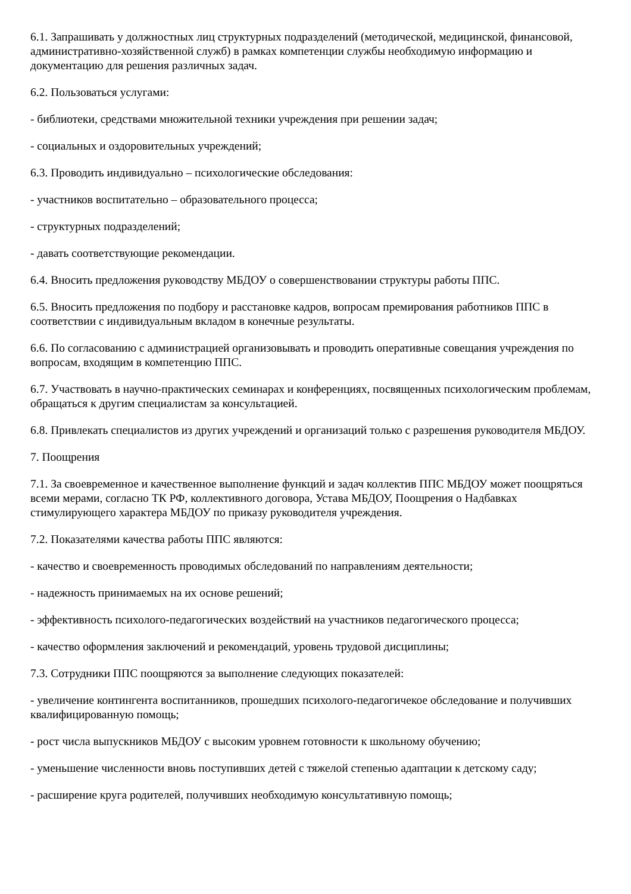6.1. Запрашивать у должностных лиц структурных подразделений (методической, медицинской, финансовой, административно-хозяйственной служб) в рамках компетенции службы необходимую информацию и документацию для решения различных задач.
6.2. Пользоваться услугами:
- библиотеки, средствами множительной техники учреждения при решении задач;
- социальных и оздоровительных учреждений;
6.3. Проводить индивидуально – психологические обследования:
- участников воспитательно – образовательного процесса;
- структурных подразделений;
- давать соответствующие рекомендации.
6.4. Вносить предложения руководству МБДОУ о совершенствовании структуры работы ППС.
6.5. Вносить предложения по подбору и расстановке кадров, вопросам премирования работников ППС в соответствии с индивидуальным вкладом в конечные результаты.
6.6. По согласованию с администрацией организовывать и проводить оперативные совещания учреждения по вопросам, входящим в компетенцию ППС.
6.7. Участвовать в научно-практических семинарах и конференциях, посвященных психологическим проблемам, обращаться к другим специалистам за консультацией.
6.8. Привлекать специалистов из других учреждений и организаций только с разрешения руководителя МБДОУ.
7. Поощрения
7.1. За своевременное и качественное выполнение функций и задач коллектив ППС МБДОУ может поощряться всеми мерами, согласно ТК РФ, коллективного договора, Устава МБДОУ, Поощрения о Надбавках стимулирующего характера МБДОУ по приказу руководителя учреждения.
7.2. Показателями качества работы ППС являются:
- качество и своевременность проводимых обследований по направлениям деятельности;
- надежность принимаемых на их основе решений;
- эффективность психолого-педагогических воздействий на участников педагогического процесса;
- качество оформления заключений и рекомендаций, уровень трудовой дисциплины;
7.3. Сотрудники ППС поощряются за выполнение следующих показателей:
- увеличение контингента воспитанников, прошедших психолого-педагогичекое обследование и получивших квалифицированную помощь;
- рост числа выпускников МБДОУ с высоким уровнем готовности к школьному обучению;
- уменьшение численности вновь поступивших детей с тяжелой степенью адаптации к детскому саду;
- расширение круга родителей, получивших необходимую консультативную помощь;